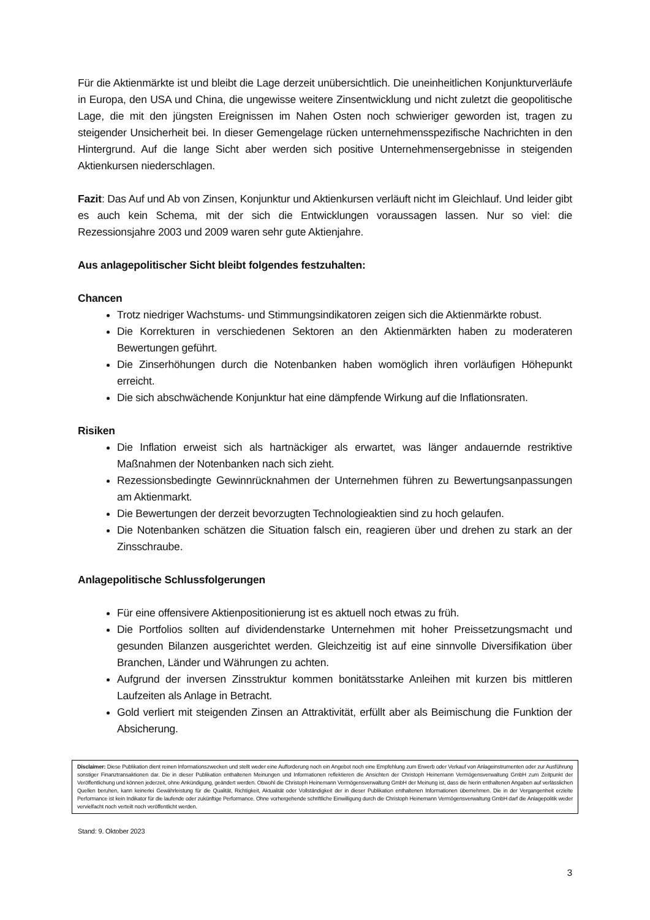Für die Aktienmärkte ist und bleibt die Lage derzeit unübersichtlich. Die uneinheitlichen Konjunkturverläufe in Europa, den USA und China, die ungewisse weitere Zinsentwicklung und nicht zuletzt die geopolitische Lage, die mit den jüngsten Ereignissen im Nahen Osten noch schwieriger geworden ist, tragen zu steigender Unsicherheit bei. In dieser Gemengelage rücken unternehmensspezifische Nachrichten in den Hintergrund. Auf die lange Sicht aber werden sich positive Unternehmensergebnisse in steigenden Aktienkursen niederschlagen.
Fazit: Das Auf und Ab von Zinsen, Konjunktur und Aktienkursen verläuft nicht im Gleichlauf. Und leider gibt es auch kein Schema, mit der sich die Entwicklungen voraussagen lassen. Nur so viel: die Rezessionsjahre 2003 und 2009 waren sehr gute Aktienjahre.
Aus anlagepolitischer Sicht bleibt folgendes festzuhalten:
Chancen
Trotz niedriger Wachstums- und Stimmungsindikatoren zeigen sich die Aktienmärkte robust.
Die Korrekturen in verschiedenen Sektoren an den Aktienmärkten haben zu moderateren Bewertungen geführt.
Die Zinserhöhungen durch die Notenbanken haben womöglich ihren vorläufigen Höhepunkt erreicht.
Die sich abschwächende Konjunktur hat eine dämpfende Wirkung auf die Inflationsraten.
Risiken
Die Inflation erweist sich als hartnäckiger als erwartet, was länger andauernde restriktive Maßnahmen der Notenbanken nach sich zieht.
Rezessionsbedingte Gewinnrücknahmen der Unternehmen führen zu Bewertungsanpassungen am Aktienmarkt.
Die Bewertungen der derzeit bevorzugten Technologieaktien sind zu hoch gelaufen.
Die Notenbanken schätzen die Situation falsch ein, reagieren über und drehen zu stark an der Zinsschraube.
Anlagepolitische Schlussfolgerungen
Für eine offensivere Aktienpositionierung ist es aktuell noch etwas zu früh.
Die Portfolios sollten auf dividendenstarke Unternehmen mit hoher Preissetzungsmacht und gesunden Bilanzen ausgerichtet werden. Gleichzeitig ist auf eine sinnvolle Diversifikation über Branchen, Länder und Währungen zu achten.
Aufgrund der inversen Zinsstruktur kommen bonitätsstarke Anleihen mit kurzen bis mittleren Laufzeiten als Anlage in Betracht.
Gold verliert mit steigenden Zinsen an Attraktivität, erfüllt aber als Beimischung die Funktion der Absicherung.
Disclaimer: Diese Publikation dient reinen Informationszwecken und stellt weder eine Aufforderung noch ein Angebot noch eine Empfehlung zum Erwerb oder Verkauf von Anlageinstrumenten oder zur Ausführung sonstiger Finanztransaktionen dar. Die in dieser Publikation enthaltenen Meinungen und Informationen reflektieren die Ansichten der Christoph Heinemann Vermögensverwaltung GmbH zum Zeitpunkt der Veröffentlichung und können jederzeit, ohne Ankündigung, geändert werden. Obwohl die Christoph Heinemann Vermögensverwaltung GmbH der Meinung ist, dass die hierin enthaltenen Angaben auf verlässlichen Quellen beruhen, kann keinerlei Gewährleistung für die Qualität, Richtigkeit, Aktualität oder Vollständigkeit der in dieser Publikation enthaltenen Informationen übernehmen. Die in der Vergangenheit erzielte Performance ist kein Indikator für die laufende oder zukünftige Performance. Ohne vorhergehende schriftliche Einwilligung durch die Christoph Heinemann Vermögensverwaltung GmbH darf die Anlagepolitik weder vervielfacht noch verteilt noch veröffentlicht werden.
Stand: 9. Oktober 2023
3